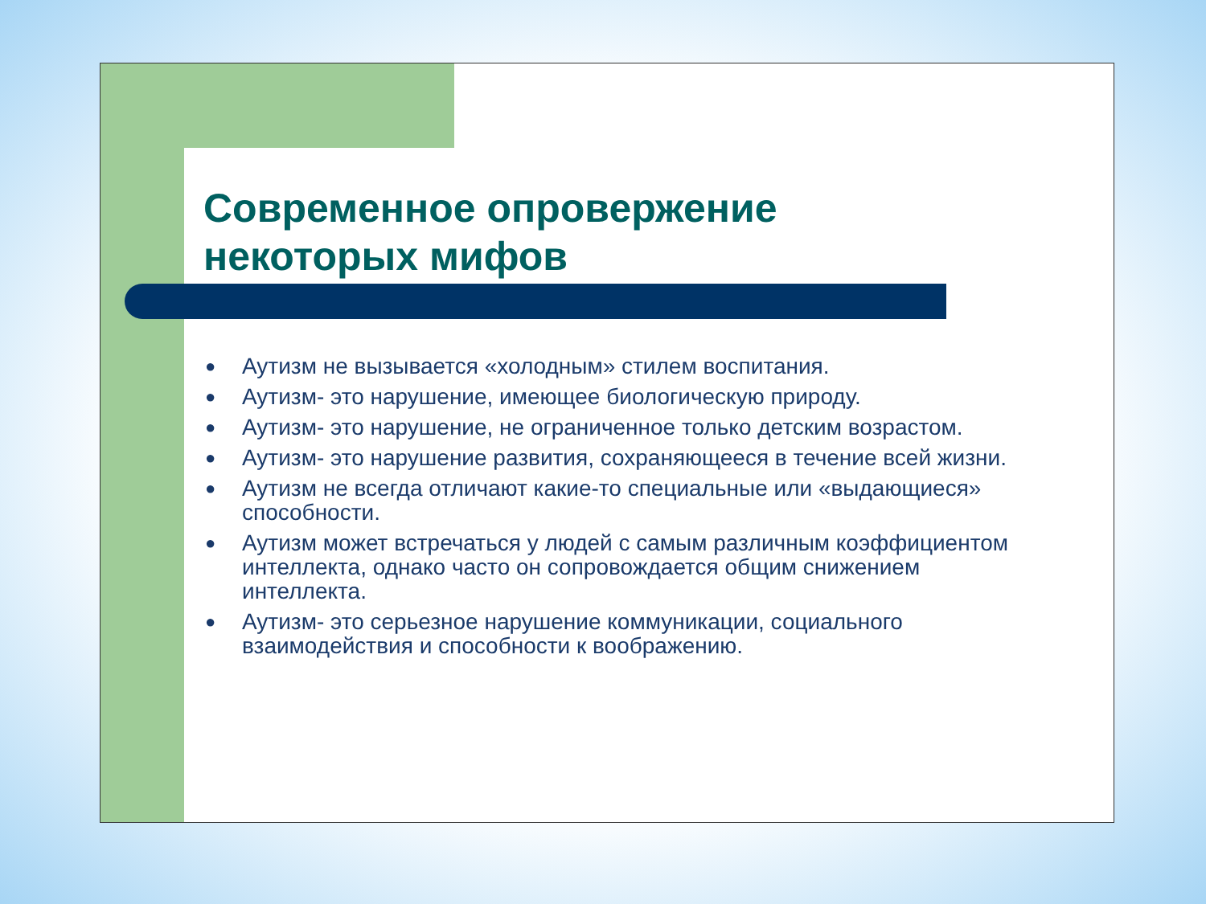Современное опровержение
некоторых мифов
● Аутизм не вызывается «холодным» стилем воспитания.
● Аутизм- это нарушение, имеющее биологическую природу.
● Аутизм- это нарушение, не ограниченное только детским возрастом.
● Аутизм- это нарушение развития, сохраняющееся в течение всей жизни.
● Аутизм не всегда отличают какие-то специальные или «выдающиеся» способности.
● Аутизм может встречаться у людей с самым различным коэффициентом интеллекта, однако часто он сопровождается общим снижением интеллекта.
● Аутизм- это серьезное нарушение коммуникации, социального взаимодействия и способности к воображению.